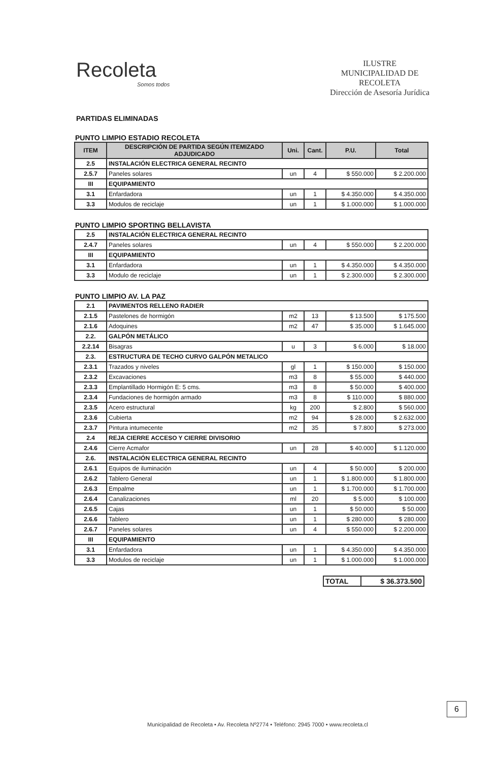Recoleta
Somos todos
ILUSTRE
MUNICIPALIDAD DE
RECOLETA
Dirección de Asesoría Jurídica
PARTIDAS ELIMINADAS
PUNTO LIMPIO ESTADIO RECOLETA
| ITEM | DESCRIPCIÓN DE PARTIDA SEGÚN ITEMIZADO ADJUDICADO | Uni. | Cant. | P.U. | Total |
| --- | --- | --- | --- | --- | --- |
| 2.5 | INSTALACIÓN ELECTRICA GENERAL RECINTO | | | | |
| 2.5.7 | Paneles solares | un | 4 | $ 550.000 | $ 2.200.000 |
| III | EQUIPAMIENTO | | | | |
| 3.1 | Enfardadora | un | 1 | $ 4.350.000 | $ 4.350.000 |
| 3.3 | Modulos de reciclaje | un | 1 | $ 1.000.000 | $ 1.000.000 |
PUNTO LIMPIO SPORTING BELLAVISTA
| 2.5 | INSTALACIÓN ELECTRICA GENERAL RECINTO | | | | |
| 2.4.7 | Paneles solares | un | 4 | $ 550.000 | $ 2.200.000 |
| III | EQUIPAMIENTO | | | | |
| 3.1 | Enfardadora | un | 1 | $ 4.350.000 | $ 4.350.000 |
| 3.3 | Modulo de reciclaje | un | 1 | $ 2.300.000 | $ 2.300.000 |
PUNTO LIMPIO AV. LA PAZ
| 2.1 | PAVIMENTOS RELLENO RADIER | | | | |
| 2.1.5 | Pastelones de hormigón | m2 | 13 | $ 13.500 | $ 175.500 |
| 2.1.6 | Adoquines | m2 | 47 | $ 35.000 | $ 1.645.000 |
| 2.2. | GALPÓN METÁLICO | | | | |
| 2.2.14 | Bisagras | u | 3 | $ 6.000 | $ 18.000 |
| 2.3. | ESTRUCTURA DE TECHO CURVO GALPÓN METALICO | | | | |
| 2.3.1 | Trazados y niveles | gl | 1 | $ 150.000 | $ 150.000 |
| 2.3.2 | Excavaciones | m3 | 8 | $ 55.000 | $ 440.000 |
| 2.3.3 | Emplantillado Hormigón E: 5 cms. | m3 | 8 | $ 50.000 | $ 400.000 |
| 2.3.4 | Fundaciones de hormigón armado | m3 | 8 | $ 110.000 | $ 880.000 |
| 2.3.5 | Acero estructural | kg | 200 | $ 2.800 | $ 560.000 |
| 2.3.6 | Cubierta | m2 | 94 | $ 28.000 | $ 2.632.000 |
| 2.3.7 | Pintura intumecente | m2 | 35 | $ 7.800 | $ 273.000 |
| 2.4 | REJA CIERRE ACCESO Y CIERRE DIVISORIO | | | | |
| 2.4.6 | Cierre Acmafor | un | 28 | $ 40.000 | $ 1.120.000 |
| 2.6. | INSTALACIÓN ELECTRICA GENERAL RECINTO | | | | |
| 2.6.1 | Equipos de iluminación | un | 4 | $ 50.000 | $ 200.000 |
| 2.6.2 | Tablero General | un | 1 | $ 1.800.000 | $ 1.800.000 |
| 2.6.3 | Empalme | un | 1 | $ 1.700.000 | $ 1.700.000 |
| 2.6.4 | Canalizaciones | ml | 20 | $ 5.000 | $ 100.000 |
| 2.6.5 | Cajas | un | 1 | $ 50.000 | $ 50.000 |
| 2.6.6 | Tablero | un | 1 | $ 280.000 | $ 280.000 |
| 2.6.7 | Paneles solares | un | 4 | $ 550.000 | $ 2.200.000 |
| III | EQUIPAMIENTO | | | | |
| 3.1 | Enfardadora | un | 1 | $ 4.350.000 | $ 4.350.000 |
| 3.3 | Modulos de reciclaje | un | 1 | $ 1.000.000 | $ 1.000.000 |
| TOTAL | $ 36.373.500 |
6
Municipalidad de Recoleta • Av. Recoleta Nº2774 • Teléfono: 2945 7000 • www.recoleta.cl